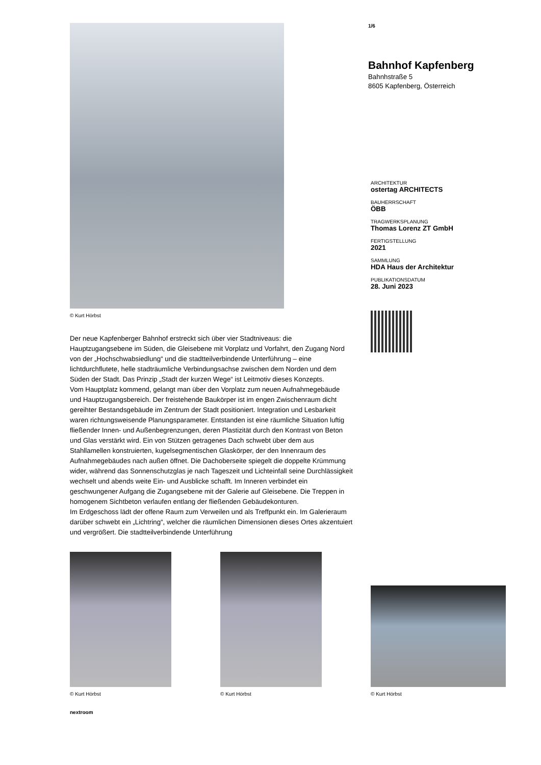© Kurt Hörbst
Der neue Kapfenberger Bahnhof erstreckt sich über vier Stadtniveaus: die Hauptzugangsebene im Süden, die Gleisebene mit Vorplatz und Vorfahrt, den Zugang Nord von der „Hochschwabsiedlung“ und die stadtteilverbindende Unterführung – eine lichtdurchflutete, helle stadträumliche Verbindungsachse zwischen dem Norden und dem Süden der Stadt. Das Prinzip „Stadt der kurzen Wege“ ist Leitmotiv dieses Konzepts.
Vom Hauptplatz kommend, gelangt man über den Vorplatz zum neuen Aufnahmegebäude und Hauptzugangsbereich. Der freistehende Baukörper ist im engen Zwischenraum dicht gereihter Bestandsgebäude im Zentrum der Stadt positioniert. Integration und Lesbarkeit waren richtungsweisende Planungsparameter. Entstanden ist eine räumliche Situation luftig fließender Innen- und Außenbegrenzungen, deren Plastizität durch den Kontrast von Beton und Glas verstärkt wird. Ein von Stützen getragenes Dach schwebt über dem aus Stahllamellen konstruierten, kugelsegmentischen Glaskörper, der den Innenraum des Aufnahmegebäudes nach außen öffnet. Die Dachoberseite spiegelt die doppelte Krümmung wider, während das Sonnenschutzglas je nach Tageszeit und Lichteinfall seine Durchlässigkeit wechselt und abends weite Ein- und Ausblicke schafft. Im Inneren verbindet ein geschwungener Aufgang die Zugangsebene mit der Galerie auf Gleisebene. Die Treppen in homogenem Sichtbeton verlaufen entlang der fließenden Gebäudekonturen.
Im Erdgeschoss lädt der offene Raum zum Verweilen und als Treffpunkt ein. Im Galerieraum darüber schwebt ein „Lichtring“, welcher die räumlichen Dimensionen dieses Ortes akzentuiert und vergrößert. Die stadtteilverbindende Unterführung
1/6
Bahnhof Kapfenberg
Bahnhstraße 5
8605 Kapfenberg, Österreich
ARCHITEKTUR
ostertag ARCHITECTS
BAUHERRSCHAFT
ÖBB
TRAGWERKSPLANUNG
Thomas Lorenz ZT GmbH
FERTIGSTELLUNG
2021
SAMMLUNG
HDA Haus der Architektur
PUBLIKATIONSDATUM
28. Juni 2023
© Kurt Hörbst
© Kurt Hörbst
© Kurt Hörbst
nextroom